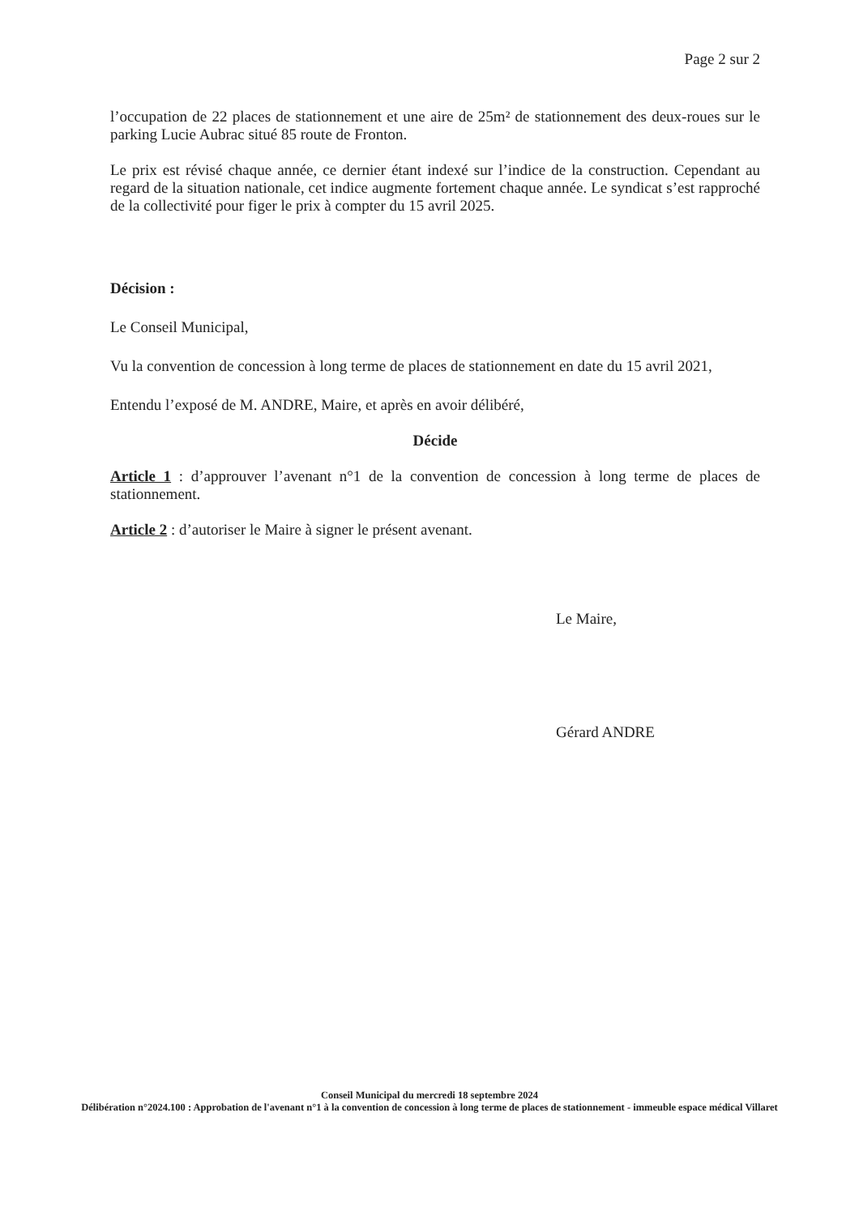Page 2 sur 2
l’occupation de 22 places de stationnement et une aire de 25m² de stationnement des deux-roues sur le parking Lucie Aubrac situé 85 route de Fronton.
Le prix est révisé chaque année, ce dernier étant indexé sur l’indice de la construction. Cependant au regard de la situation nationale, cet indice augmente fortement chaque année. Le syndicat s’est rapproché de la collectivité pour figer le prix à compter du 15 avril 2025.
Décision :
Le Conseil Municipal,
Vu la convention de concession à long terme de places de stationnement en date du 15 avril 2021,
Entendu l’exposé de M. ANDRE, Maire, et après en avoir délibéré,
Décide
Article 1 : d’approuver l’avenant n°1 de la convention de concession à long terme de places de stationnement.
Article 2 : d’autoriser le Maire à signer le présent avenant.
Le Maire,
Gérard ANDRE
Conseil Municipal du mercredi 18 septembre 2024
Délibération n°2024.100 : Approbation de l'avenant n°1 à la convention de concession à long terme de places de stationnement - immeuble espace médical Villaret